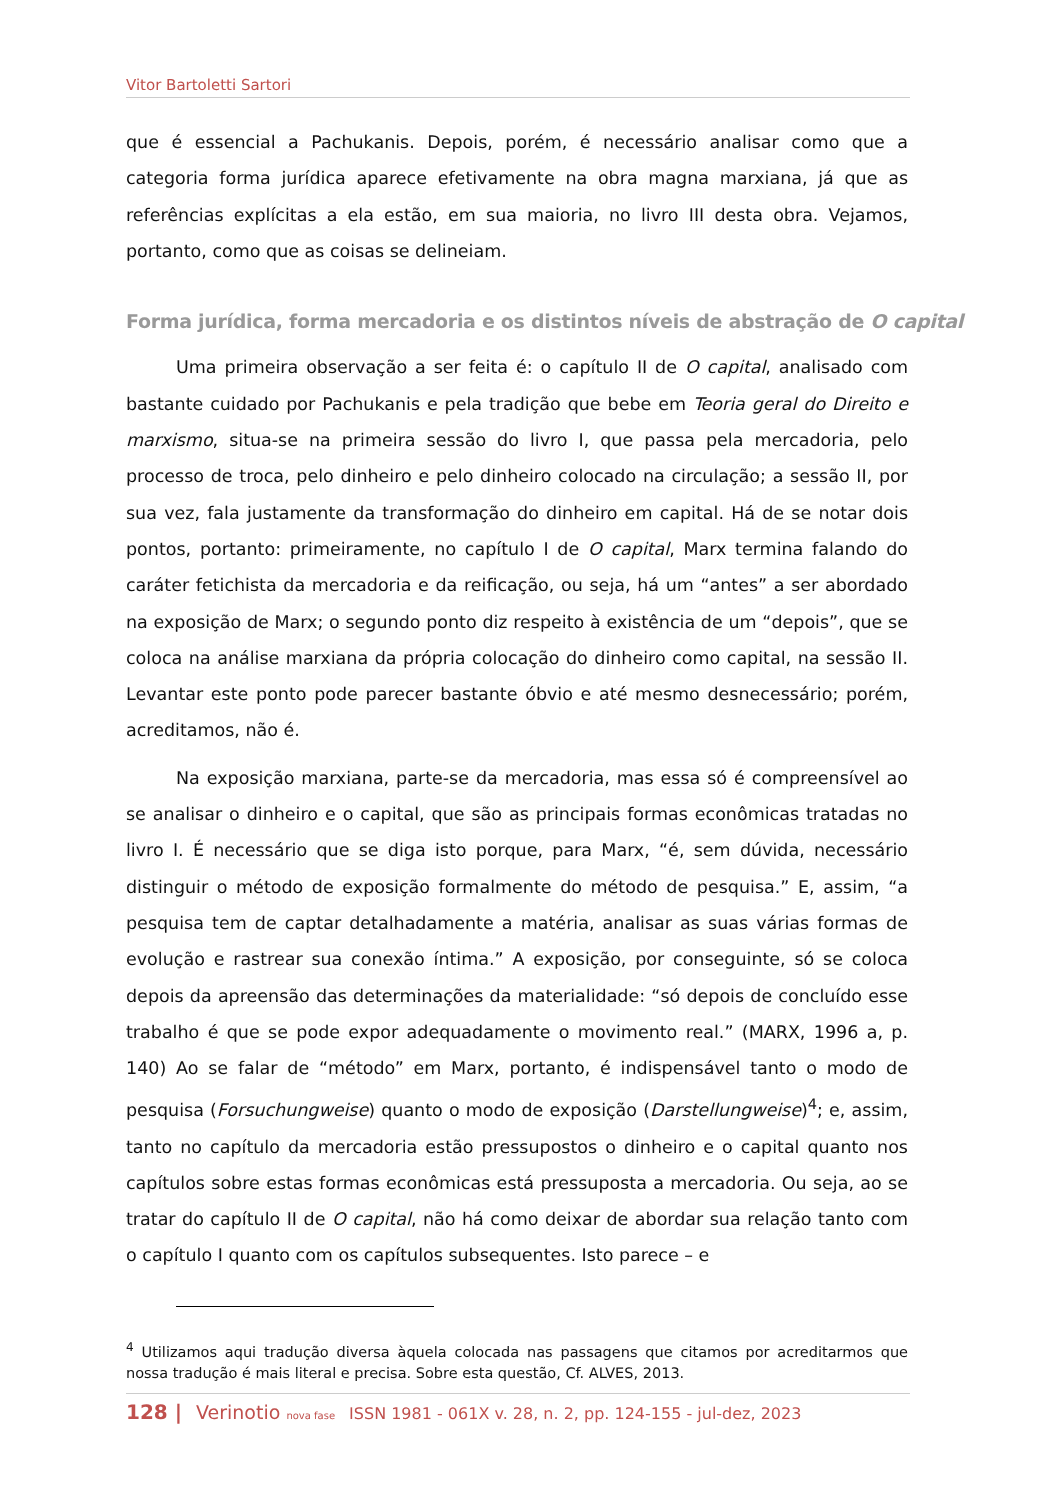Vitor Bartoletti Sartori
que é essencial a Pachukanis. Depois, porém, é necessário analisar como que a categoria forma jurídica aparece efetivamente na obra magna marxiana, já que as referências explícitas a ela estão, em sua maioria, no livro III desta obra. Vejamos, portanto, como que as coisas se delineiam.
Forma jurídica, forma mercadoria e os distintos níveis de abstração de O capital
Uma primeira observação a ser feita é: o capítulo II de O capital, analisado com bastante cuidado por Pachukanis e pela tradição que bebe em Teoria geral do Direito e marxismo, situa-se na primeira sessão do livro I, que passa pela mercadoria, pelo processo de troca, pelo dinheiro e pelo dinheiro colocado na circulação; a sessão II, por sua vez, fala justamente da transformação do dinheiro em capital. Há de se notar dois pontos, portanto: primeiramente, no capítulo I de O capital, Marx termina falando do caráter fetichista da mercadoria e da reificação, ou seja, há um “antes” a ser abordado na exposição de Marx; o segundo ponto diz respeito à existência de um “depois”, que se coloca na análise marxiana da própria colocação do dinheiro como capital, na sessão II. Levantar este ponto pode parecer bastante óbvio e até mesmo desnecessário; porém, acreditamos, não é.
Na exposição marxiana, parte-se da mercadoria, mas essa só é compreensível ao se analisar o dinheiro e o capital, que são as principais formas econômicas tratadas no livro I. É necessário que se diga isto porque, para Marx, “é, sem dúvida, necessário distinguir o método de exposição formalmente do método de pesquisa.” E, assim, “a pesquisa tem de captar detalhadamente a matéria, analisar as suas várias formas de evolução e rastrear sua conexão íntima.” A exposição, por conseguinte, só se coloca depois da apreensão das determinações da materialidade: “só depois de concluído esse trabalho é que se pode expor adequadamente o movimento real.” (MARX, 1996 a, p. 140) Ao se falar de “método” em Marx, portanto, é indispensável tanto o modo de pesquisa (Forsuchungweise) quanto o modo de exposição (Darstellungweise)<sup>4</sup>; e, assim, tanto no capítulo da mercadoria estão pressupostos o dinheiro e o capital quanto nos capítulos sobre estas formas econômicas está pressuposta a mercadoria. Ou seja, ao se tratar do capítulo II de O capital, não há como deixar de abordar sua relação tanto com o capítulo I quanto com os capítulos subsequentes. Isto parece – e
<sup>4</sup> Utilizamos aqui tradução diversa àquela colocada nas passagens que citamos por acreditarmos que nossa tradução é mais literal e precisa. Sobre esta questão, Cf. ALVES, 2013.
128 | Verinotio nova fase ISSN 1981 - 061X v. 28, n. 2, pp. 124-155 - jul-dez, 2023